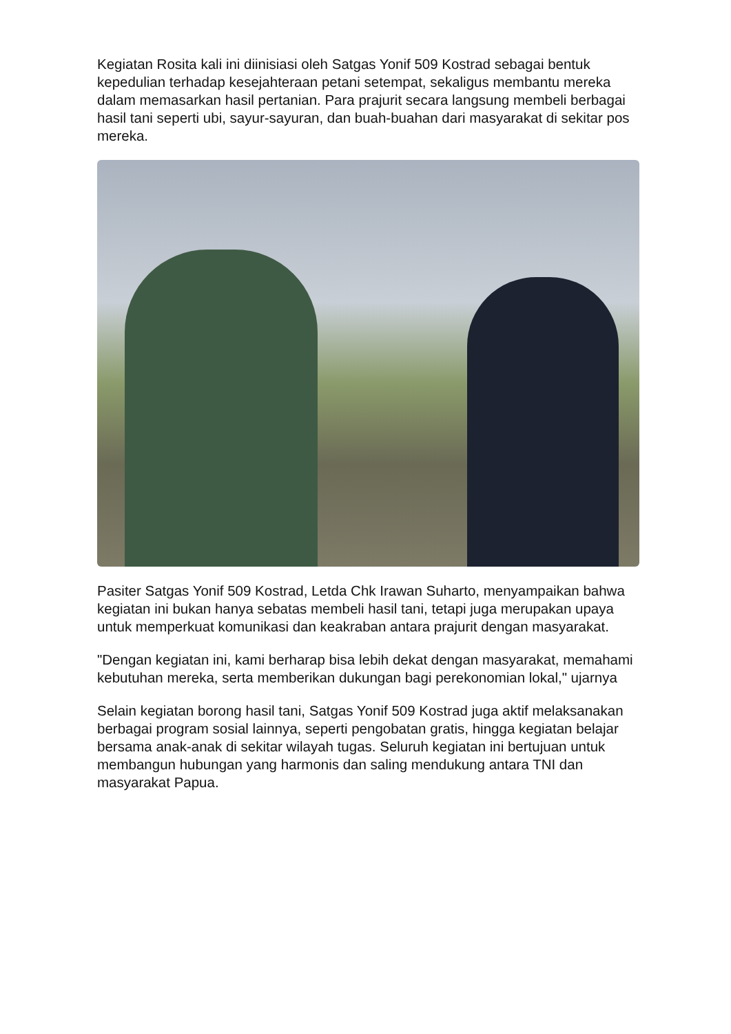Kegiatan Rosita kali ini diinisiasi oleh Satgas Yonif 509 Kostrad sebagai bentuk kepedulian terhadap kesejahteraan petani setempat, sekaligus membantu mereka dalam memasarkan hasil pertanian. Para prajurit secara langsung membeli berbagai hasil tani seperti ubi, sayur-sayuran, dan buah-buahan dari masyarakat di sekitar pos mereka.
Pasiter Satgas Yonif 509 Kostrad, Letda Chk Irawan Suharto, menyampaikan bahwa kegiatan ini bukan hanya sebatas membeli hasil tani, tetapi juga merupakan upaya untuk memperkuat komunikasi dan keakraban antara prajurit dengan masyarakat.
"Dengan kegiatan ini, kami berharap bisa lebih dekat dengan masyarakat, memahami kebutuhan mereka, serta memberikan dukungan bagi perekonomian lokal," ujarnya
Selain kegiatan borong hasil tani, Satgas Yonif 509 Kostrad juga aktif melaksanakan berbagai program sosial lainnya, seperti pengobatan gratis, hingga kegiatan belajar bersama anak-anak di sekitar wilayah tugas. Seluruh kegiatan ini bertujuan untuk membangun hubungan yang harmonis dan saling mendukung antara TNI dan masyarakat Papua.